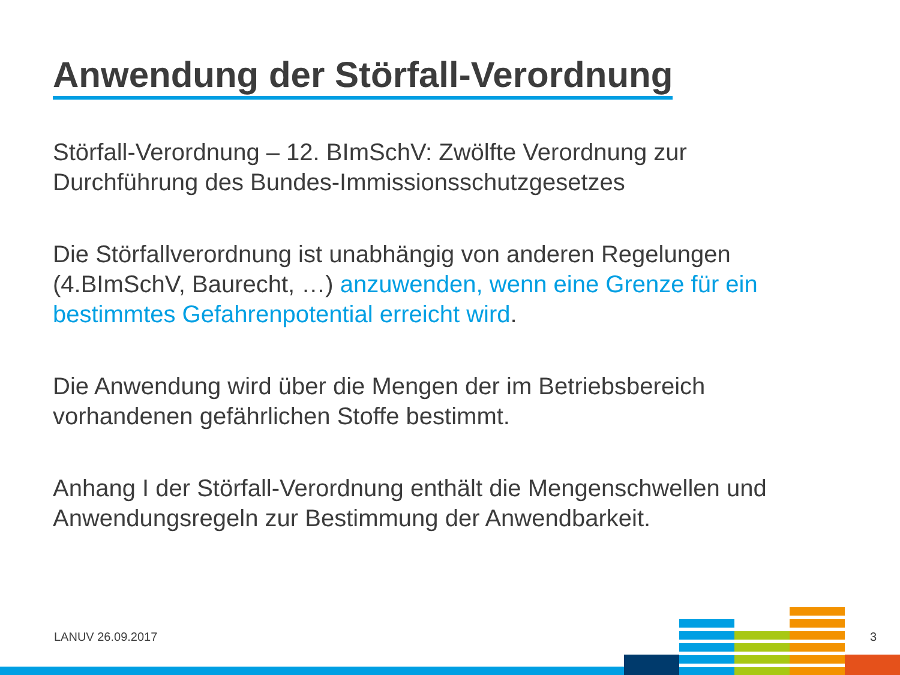Anwendung der Störfall-Verordnung
Störfall-Verordnung – 12. BImSchV: Zwölfte Verordnung zur Durchführung des Bundes-Immissionsschutzgesetzes
Die Störfallverordnung ist unabhängig von anderen Regelungen (4.BImSchV, Baurecht, …) anzuwenden, wenn eine Grenze für ein bestimmtes Gefahrenpotential erreicht wird.
Die Anwendung wird über die Mengen der im Betriebsbereich vorhandenen gefährlichen Stoffe bestimmt.
Anhang I der Störfall-Verordnung enthält die Mengenschwellen und Anwendungsregeln zur Bestimmung der Anwendbarkeit.
LANUV 26.09.2017 3